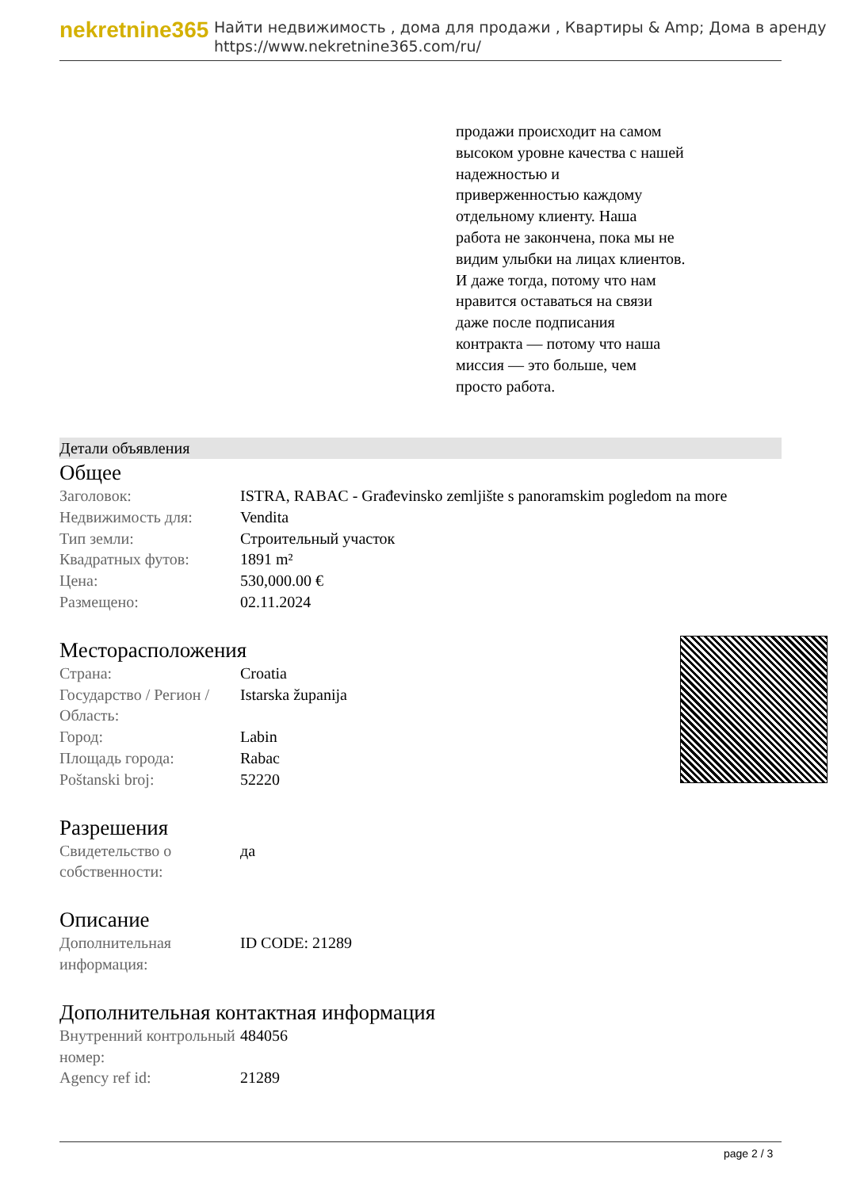nekretnine365
Найти недвижимость , дома для продажи , Квартиры & Amp; Дома в аренду
https://www.nekretnine365.com/ru/
продажи происходит на самом высоком уровне качества с нашей надежностью и приверженностью каждому отдельному клиенту. Наша работа не закончена, пока мы не видим улыбки на лицах клиентов. И даже тогда, потому что нам нравится оставаться на связи даже после подписания контракта — потому что наша миссия — это больше, чем просто работа.
Детали объявления
Общее
| Заголовок: | ISTRA, RABAC - Građevinsko zemljište s panoramskim pogledom na more |
| Недвижимость для: | Vendita |
| Тип земли: | Строительный участок |
| Квадратных футов: | 1891 m² |
| Цена: | 530,000.00 € |
| Размещено: | 02.11.2024 |
Месторасположения
| Страна: | Croatia |
| Государство / Регион / Область: | Istarska županija |
| Город: | Labin |
| Площадь города: | Rabac |
| Poštanski broj: | 52220 |
Разрешения
| Свидетельство о собственности: | да |
Описание
| Дополнительная информация: | ID CODE: 21289 |
Дополнительная контактная информация
| Внутренний контрольный номер: | 484056 |
| Agency ref id: | 21289 |
page 2 / 3